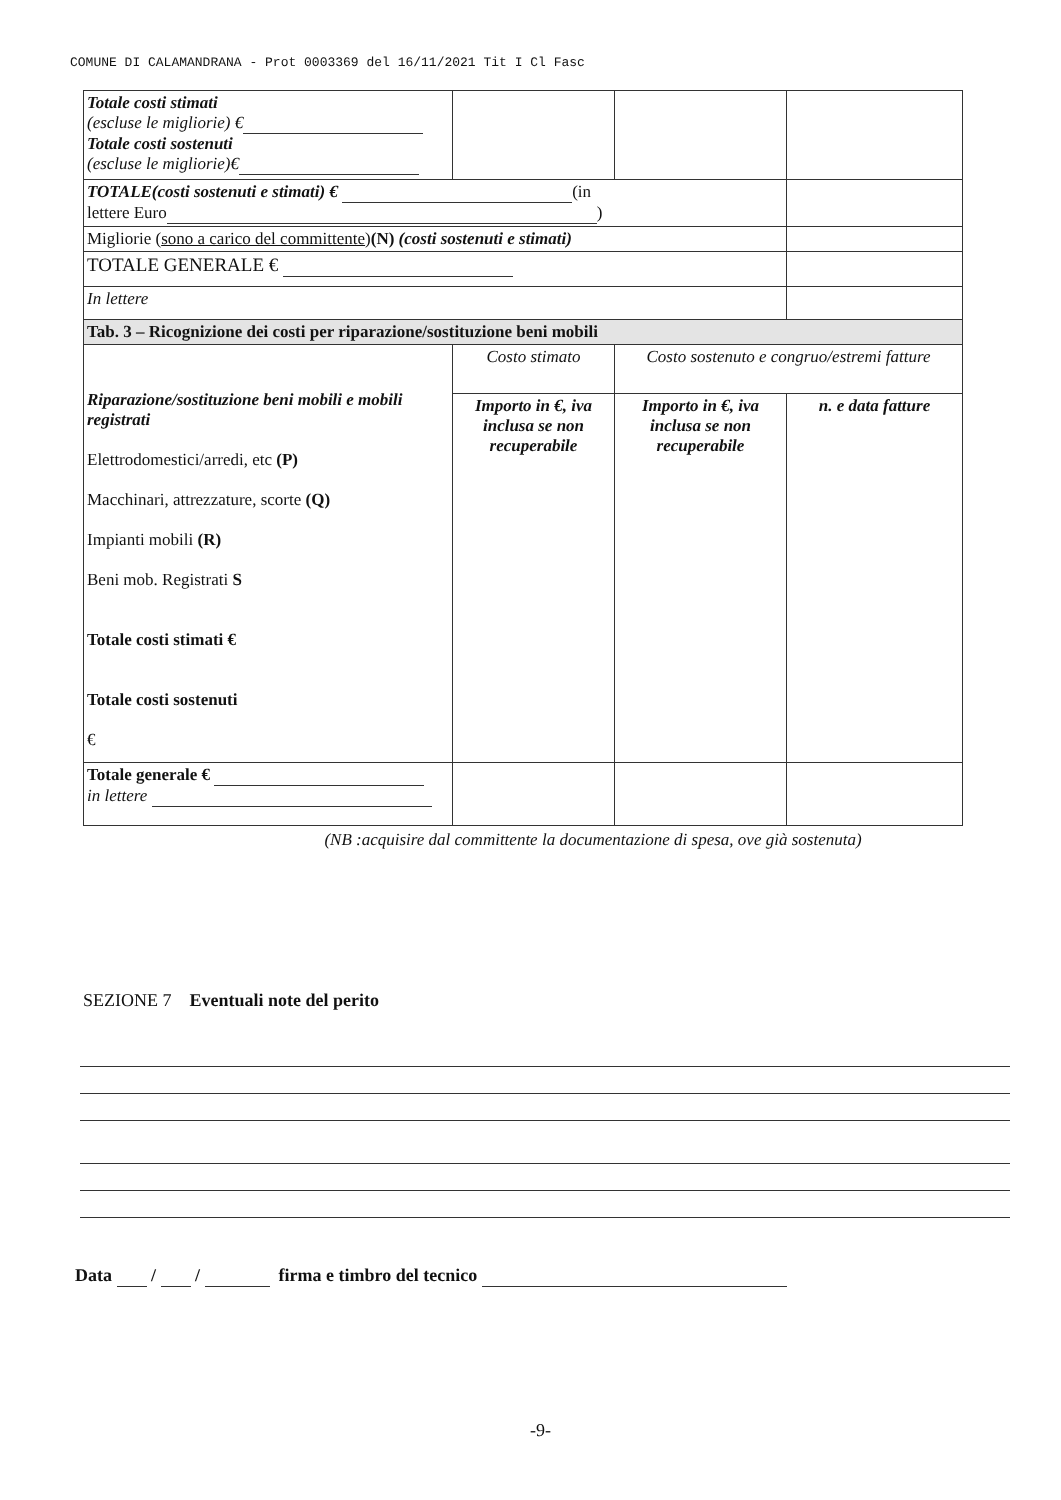COMUNE DI CALAMANDRANA - Prot 0003369 del 16/11/2021 Tit I Cl Fasc
| Totale costi stimati (escluse le migliorie) € Totale costi sostenuti (escluse le migliorie)€ | | | |
| TOTALE(costi sostenuti e stimati) € (in lettere Euro ) | | | |
| Migliorie ( sono a carico del committente ) (N) (costi sostenuti e stimati) | | | |
| TOTALE GENERALE € | | | |
| In lettere | | | |
| Tab. 3 – Ricognizione dei costi per riparazione/sostituzione beni mobili | | | |
| Riparazione/sostituzione beni mobili e mobili registrati Elettrodomestici/arredi, etc (P) Macchinari, attrezzature, scorte (Q) Impianti mobili (R) Beni mob. Registrati S Totale costi stimati € Totale costi sostenuti € | Costo stimato | Costo sostenuto e congruo/estremi fatture | |
| | Importo in €, iva inclusa se non recuperabile | Importo in €, iva inclusa se non recuperabile | n. e data fatture |
| Totale generale € in lettere | | | |
(NB :acquisire dal committente la documentazione di spesa, ove già sostenuta)
SEZIONE 7 Eventuali note del perito
Data / / firma e timbro del tecnico
-9-